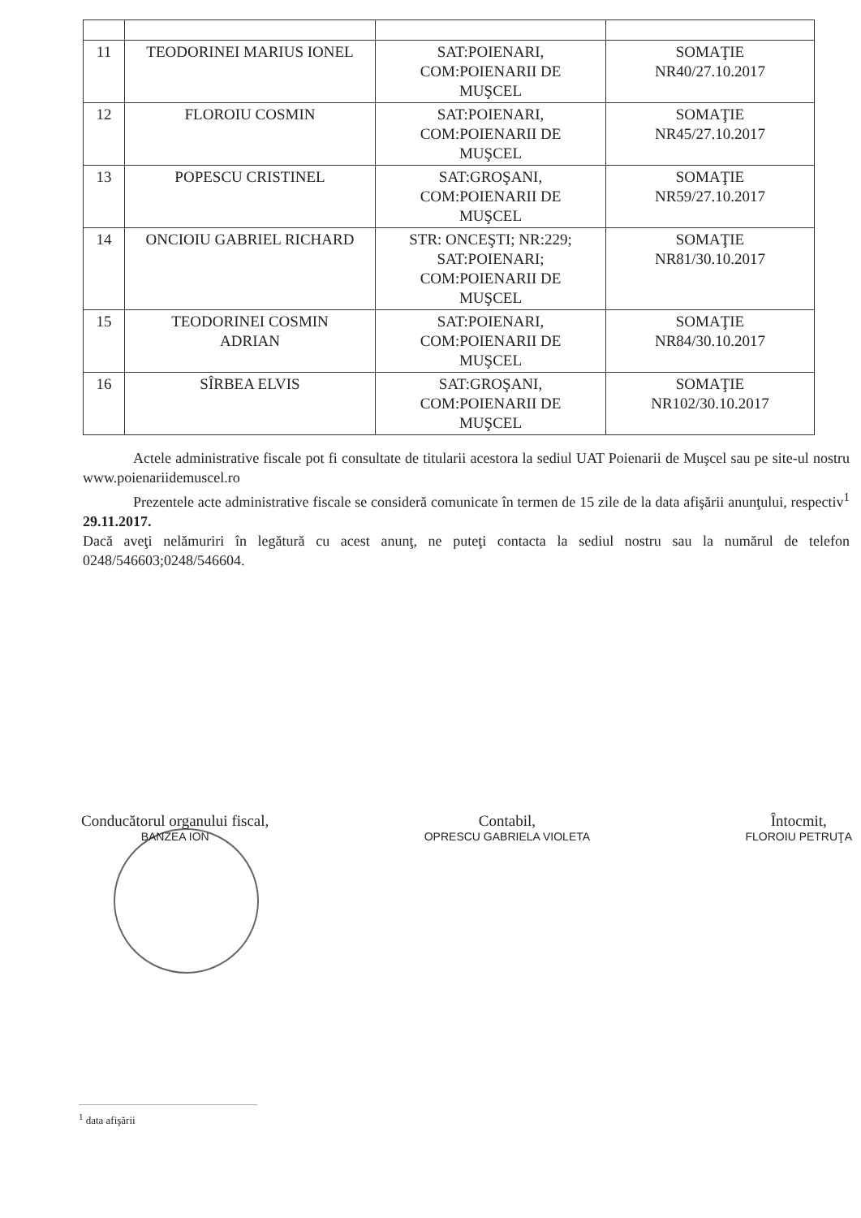| 11 | TEODORINEI MARIUS IONEL | SAT:POIENARI, COM:POIENARII DE MUŞCEL | SOMAŢIE NR40/27.10.2017 |
| 12 | FLOROIU COSMIN | SAT:POIENARI, COM:POIENARII DE MUŞCEL | SOMAŢIE NR45/27.10.2017 |
| 13 | POPESCU CRISTINEL | SAT:GROŞANI, COM:POIENARII DE MUŞCEL | SOMAŢIE NR59/27.10.2017 |
| 14 | ONCIOIU GABRIEL RICHARD | STR: ONCEŞTI; NR:229; SAT:POIENARI; COM:POIENARII DE MUŞCEL | SOMAŢIE NR81/30.10.2017 |
| 15 | TEODORINEI COSMIN ADRIAN | SAT:POIENARI, COM:POIENARII DE MUŞCEL | SOMAŢIE NR84/30.10.2017 |
| 16 | SÎRBEA ELVIS | SAT:GROŞANI, COM:POIENARII DE MUŞCEL | SOMAŢIE NR102/30.10.2017 |
Actele administrative fiscale pot fi consultate de titularii acestora la sediul UAT Poienarii de Muşcel sau pe site-ul nostru www.poienariidemuscel.ro
Prezentele acte administrative fiscale se consideră comunicate în termen de 15 zile de la data afişării anunţului, respectiv<sup>1</sup> 29.11.2017.
Dacă aveţi nelămuriri în legătură cu acest anunţ, ne puteţi contacta la sediul nostru sau la numărul de telefon 0248/546603;0248/546604.
Conducătorul organului fiscal,
BANZEA ION
Contabil,
OPRESCU GABRIELA VIOLETA
Întocmit,
FLOROIU PETRUŢA
<sup>1</sup> data afişării